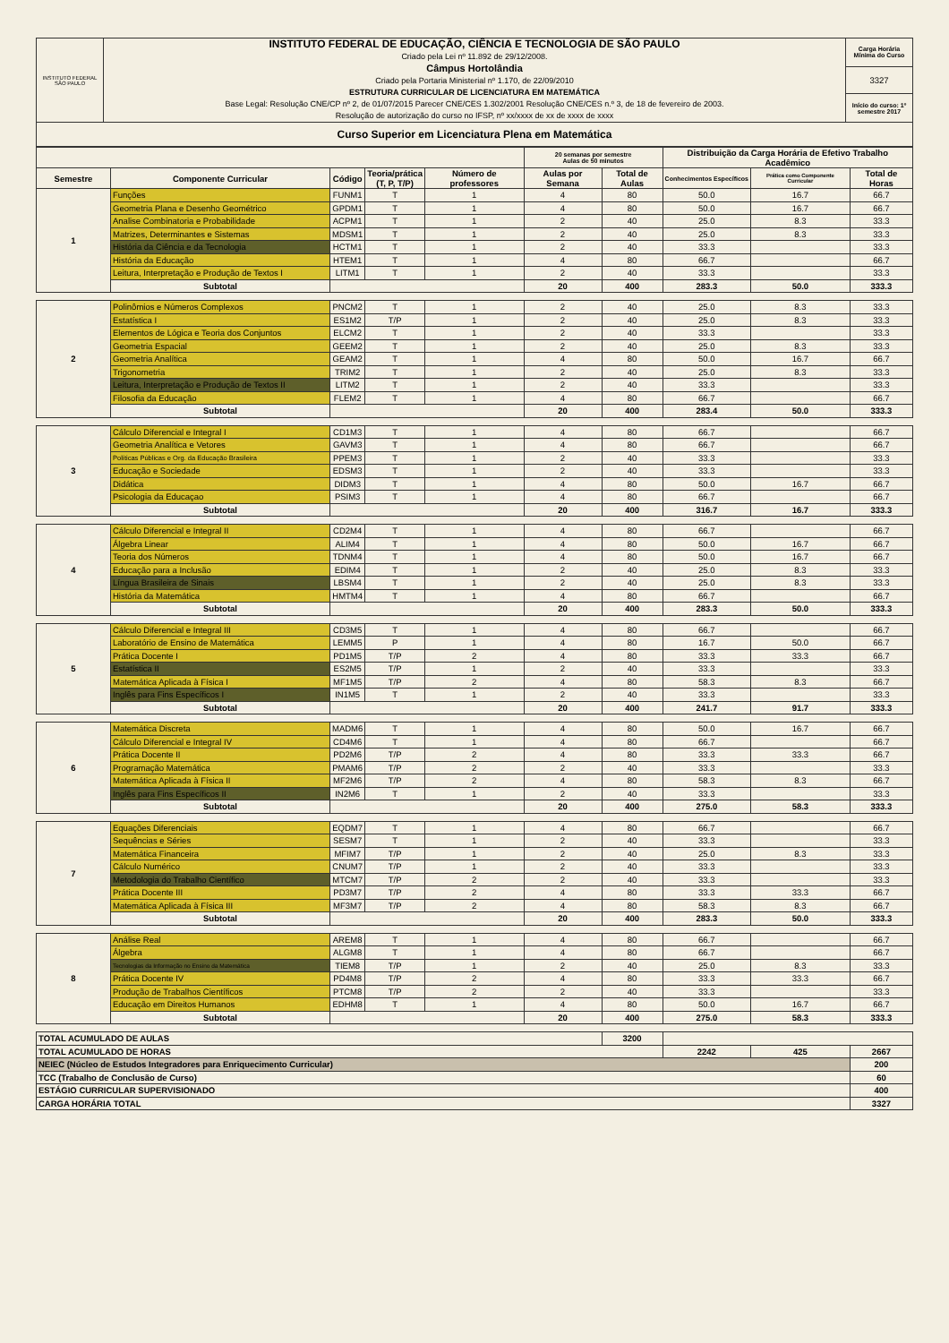| INSTITUTO FEDERAL SÃO PAULO | INSTITUTO FEDERAL DE EDUCAÇÃO, CIÊNCIA E TECNOLOGIA DE SÃO PAULO Criado pela Lei nº 11.892 de 29/12/2008. Câmpus Hortolândia Criado pela Portaria Ministerial nº 1.170, de 22/09/2010 ESTRUTURA CURRICULAR DE LICENCIATURA EM MATEMÁTICA Base Legal: Resolução CNE/CP nº 2, de 01/07/2015 Parecer CNE/CES 1.302/2001 Resolução CNE/CES n.º 3, de 18 de fevereiro de 2003. Resolução de autorização do curso no IFSP, nº xx/xxxx de xx de xxxx de xxxx | Carga Horária Mínima do Curso |
| | | 3327 |
| | | Início do curso: 1º semestre 2017 |
| Curso Superior em Licenciatura Plena em Matemática | | |
| | | | | | 20 semanas por semestre Aulas de 50 minutos | | Distribuição da Carga Horária de Efetivo Trabalho Acadêmico | | |
| Semestre | Componente Curricular | Código | Teoria/prática (T, P, T/P) | Número de professores | Aulas por Semana | Total de Aulas | Conhecimentos Específicos | Prática como Componente Curricular | Total de Horas |
| 1 | Funções | FUNM1 | T | 1 | 4 | 80 | 50.0 | 16.7 | 66.7 |
| | Geometria Plana e Desenho Geométrico | GPDM1 | T | 1 | 4 | 80 | 50.0 | 16.7 | 66.7 |
| | Analise Combinatoria e Probabilidade | ACPM1 | T | 1 | 2 | 40 | 25.0 | 8.3 | 33.3 |
| | Matrizes, Determinantes e Sistemas | MDSM1 | T | 1 | 2 | 40 | 25.0 | 8.3 | 33.3 |
| | História da Ciência e da Tecnologia | HCTM1 | T | 1 | 2 | 40 | 33.3 | | 33.3 |
| | História da Educação | HTEM1 | T | 1 | 4 | 80 | 66.7 | | 66.7 |
| | Leitura, Interpretação e Produção de Textos I | LITM1 | T | 1 | 2 | 40 | 33.3 | | 33.3 |
| | Subtotal | | | | 20 | 400 | 283.3 | 50.0 | 333.3 |
| 2 | Polinômios e Números Complexos | PNCM2 | T | 1 | 2 | 40 | 25.0 | 8.3 | 33.3 |
| | Estatística I | ES1M2 | T/P | 1 | 2 | 40 | 25.0 | 8.3 | 33.3 |
| | Elementos de Lógica e Teoria dos Conjuntos | ELCM2 | T | 1 | 2 | 40 | 33.3 | | 33.3 |
| | Geometria Espacial | GEEM2 | T | 1 | 2 | 40 | 25.0 | 8.3 | 33.3 |
| | Geometria Analítica | GEAM2 | T | 1 | 4 | 80 | 50.0 | 16.7 | 66.7 |
| | Trigonometria | TRIM2 | T | 1 | 2 | 40 | 25.0 | 8.3 | 33.3 |
| | Leitura, Interpretação e Produção de Textos II | LITM2 | T | 1 | 2 | 40 | 33.3 | | 33.3 |
| | Filosofia da Educação | FLEM2 | T | 1 | 4 | 80 | 66.7 | | 66.7 |
| | Subtotal | | | | 20 | 400 | 283.4 | 50.0 | 333.3 |
| 3 | Cálculo Diferencial e Integral I | CD1M3 | T | 1 | 4 | 80 | 66.7 | | 66.7 |
| | Geometria Analítica e Vetores | GAVM3 | T | 1 | 4 | 80 | 66.7 | | 66.7 |
| | Políticas Públicas e Org. da Educação Brasileira | PPEM3 | T | 1 | 2 | 40 | 33.3 | | 33.3 |
| | Educação e Sociedade | EDSM3 | T | 1 | 2 | 40 | 33.3 | | 33.3 |
| | Didática | DIDM3 | T | 1 | 4 | 80 | 50.0 | 16.7 | 66.7 |
| | Psicologia da Educaçao | PSIM3 | T | 1 | 4 | 80 | 66.7 | | 66.7 |
| | Subtotal | | | | 20 | 400 | 316.7 | 16.7 | 333.3 |
| 4 | Cálculo Diferencial e Integral II | CD2M4 | T | 1 | 4 | 80 | 66.7 | | 66.7 |
| | Álgebra Linear | ALIM4 | T | 1 | 4 | 80 | 50.0 | 16.7 | 66.7 |
| | Teoria dos Números | TDNM4 | T | 1 | 4 | 80 | 50.0 | 16.7 | 66.7 |
| | Educação para a Inclusão | EDIM4 | T | 1 | 2 | 40 | 25.0 | 8.3 | 33.3 |
| | Língua Brasileira de Sinais | LBSM4 | T | 1 | 2 | 40 | 25.0 | 8.3 | 33.3 |
| | História da Matemática | HMTM4 | T | 1 | 4 | 80 | 66.7 | | 66.7 |
| | Subtotal | | | | 20 | 400 | 283.3 | 50.0 | 333.3 |
| 5 | Cálculo Diferencial e Integral III | CD3M5 | T | 1 | 4 | 80 | 66.7 | | 66.7 |
| | Laboratório de Ensino de Matemática | LEMM5 | P | 1 | 4 | 80 | 16.7 | 50.0 | 66.7 |
| | Prática Docente I | PD1M5 | T/P | 2 | 4 | 80 | 33.3 | 33.3 | 66.7 |
| | Estatística II | ES2M5 | T/P | 1 | 2 | 40 | 33.3 | | 33.3 |
| | Matemática Aplicada à Física I | MF1M5 | T/P | 2 | 4 | 80 | 58.3 | 8.3 | 66.7 |
| | Inglês para Fins Específicos I | IN1M5 | T | 1 | 2 | 40 | 33.3 | | 33.3 |
| | Subtotal | | | | 20 | 400 | 241.7 | 91.7 | 333.3 |
| 6 | Matemática Discreta | MADM6 | T | 1 | 4 | 80 | 50.0 | 16.7 | 66.7 |
| | Cálculo Diferencial e Integral IV | CD4M6 | T | 1 | 4 | 80 | 66.7 | | 66.7 |
| | Prática Docente II | PD2M6 | T/P | 2 | 4 | 80 | 33.3 | 33.3 | 66.7 |
| | Programação Matemática | PMAM6 | T/P | 2 | 2 | 40 | 33.3 | | 33.3 |
| | Matemática Aplicada à Física II | MF2M6 | T/P | 2 | 4 | 80 | 58.3 | 8.3 | 66.7 |
| | Inglês para Fins Específicos II | IN2M6 | T | 1 | 2 | 40 | 33.3 | | 33.3 |
| | Subtotal | | | | 20 | 400 | 275.0 | 58.3 | 333.3 |
| 7 | Equações Diferenciais | EQDM7 | T | 1 | 4 | 80 | 66.7 | | 66.7 |
| | Sequências e Séries | SESM7 | T | 1 | 2 | 40 | 33.3 | | 33.3 |
| | Matemática Financeira | MFIM7 | T/P | 1 | 2 | 40 | 25.0 | 8.3 | 33.3 |
| | Cálculo Numérico | CNUM7 | T/P | 1 | 2 | 40 | 33.3 | | 33.3 |
| | Metodologia do Trabalho Científico | MTCM7 | T/P | 2 | 2 | 40 | 33.3 | | 33.3 |
| | Prática Docente III | PD3M7 | T/P | 2 | 4 | 80 | 33.3 | 33.3 | 66.7 |
| | Matemática Aplicada à Física III | MF3M7 | T/P | 2 | 4 | 80 | 58.3 | 8.3 | 66.7 |
| | Subtotal | | | | 20 | 400 | 283.3 | 50.0 | 333.3 |
| 8 | Análise Real | AREM8 | T | 1 | 4 | 80 | 66.7 | | 66.7 |
| | Álgebra | ALGM8 | T | 1 | 4 | 80 | 66.7 | | 66.7 |
| | Tecnologias da Informação no Ensino da Matemática | TIEM8 | T/P | 1 | 2 | 40 | 25.0 | 8.3 | 33.3 |
| | Prática Docente IV | PD4M8 | T/P | 2 | 4 | 80 | 33.3 | 33.3 | 66.7 |
| | Produção de Trabalhos Científicos | PTCM8 | T/P | 2 | 2 | 40 | 33.3 | | 33.3 |
| | Educação em Direitos Humanos | EDHM8 | T | 1 | 4 | 80 | 50.0 | 16.7 | 66.7 |
| | Subtotal | | | | 20 | 400 | 275.0 | 58.3 | 333.3 |
| TOTAL ACUMULADO DE AULAS | | | | | | 3200 | | | |
| TOTAL ACUMULADO DE HORAS | | | | | | | 2242 | 425 | 2667 |
| NEIEC (Núcleo de Estudos Integradores para Enriquecimento Curricular) | | | | | | | | | 200 |
| TCC (Trabalho de Conclusão de Curso) | | | | | | | | | 60 |
| ESTÁGIO CURRICULAR SUPERVISIONADO | | | | | | | | | 400 |
| CARGA HORÁRIA TOTAL | | | | | | | | | 3327 |